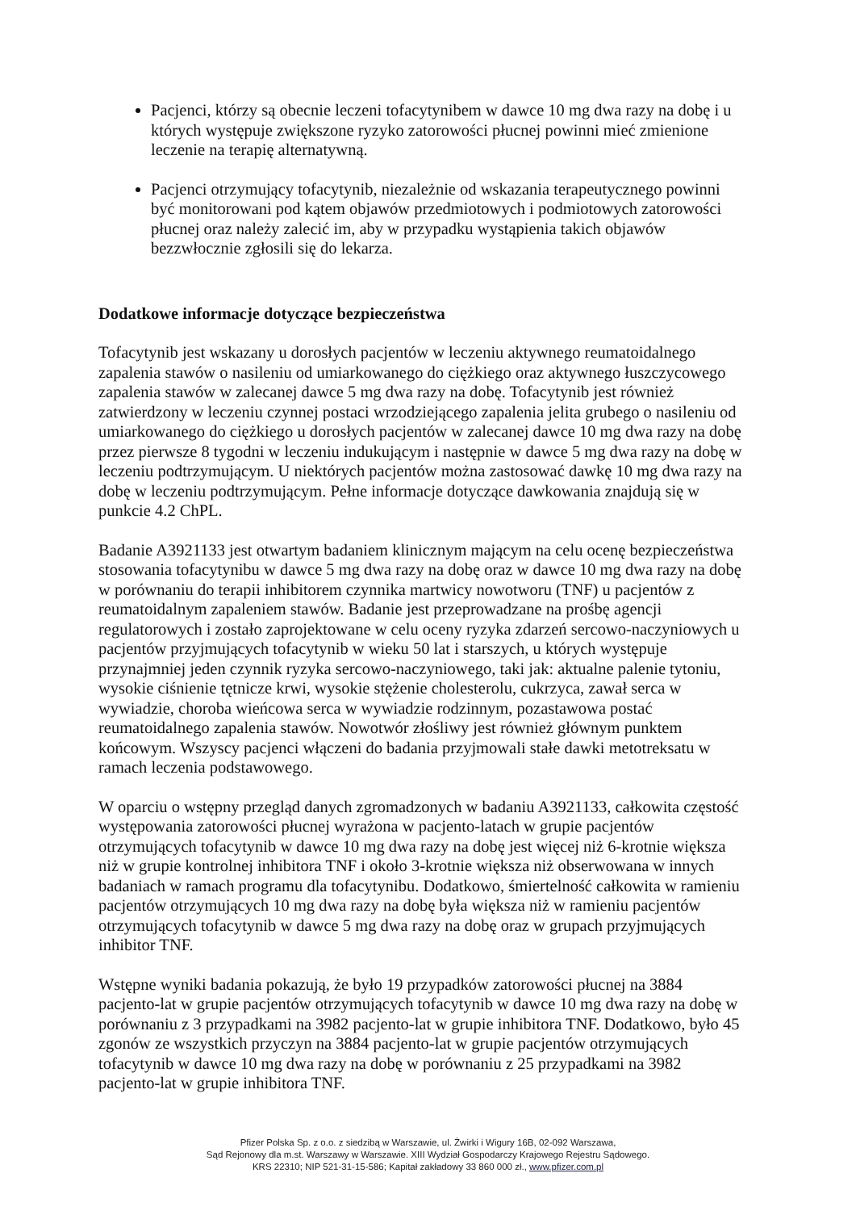Pacjenci, którzy są obecnie leczeni tofacytynibem w dawce 10 mg dwa razy na dobę i u których występuje zwiększone ryzyko zatorowości płucnej powinni mieć zmienione leczenie na terapię alternatywną.
Pacjenci otrzymujący tofacytynib, niezależnie od wskazania terapeutycznego powinni być monitorowani pod kątem objawów przedmiotowych i podmiotowych zatorowości płucnej oraz należy zalecić im, aby w przypadku wystąpienia takich objawów bezzwłocznie zgłosili się do lekarza.
Dodatkowe informacje dotyczące bezpieczeństwa
Tofacytynib jest wskazany u dorosłych pacjentów w leczeniu aktywnego reumatoidalnego zapalenia stawów o nasileniu od umiarkowanego do ciężkiego oraz aktywnego łuszczycowego zapalenia stawów w zalecanej dawce 5 mg dwa razy na dobę. Tofacytynib jest również zatwierdzony w leczeniu czynnej postaci wrzodziejącego zapalenia jelita grubego o nasileniu od umiarkowanego do ciężkiego u dorosłych pacjentów w zalecanej dawce 10 mg dwa razy na dobę przez pierwsze 8 tygodni w leczeniu indukującym i następnie w dawce 5 mg dwa razy na dobę w leczeniu podtrzymującym. U niektórych pacjentów można zastosować dawkę 10 mg dwa razy na dobę w leczeniu podtrzymującym. Pełne informacje dotyczące dawkowania znajdują się w punkcie 4.2 ChPL.
Badanie A3921133 jest otwartym badaniem klinicznym mającym na celu ocenę bezpieczeństwa stosowania tofacytynibu w dawce 5 mg dwa razy na dobę oraz w dawce 10 mg dwa razy na dobę w porównaniu do terapii inhibitorem czynnika martwicy nowotworu (TNF) u pacjentów z reumatoidalnym zapaleniem stawów. Badanie jest przeprowadzane na prośbę agencji regulatorowych i zostało zaprojektowane w celu oceny ryzyka zdarzeń sercowo-naczyniowych u pacjentów przyjmujących tofacytynib w wieku 50 lat i starszych, u których występuje przynajmniej jeden czynnik ryzyka sercowo-naczyniowego, taki jak: aktualne palenie tytoniu, wysokie ciśnienie tętnicze krwi, wysokie stężenie cholesterolu, cukrzyca, zawał serca w wywiadzie, choroba wieńcowa serca w wywiadzie rodzinnym, pozastawowa postać reumatoidalnego zapalenia stawów. Nowotwór złośliwy jest również głównym punktem końcowym. Wszyscy pacjenci włączeni do badania przyjmowali stałe dawki metotreksatu w ramach leczenia podstawowego.
W oparciu o wstępny przegląd danych zgromadzonych w badaniu A3921133, całkowita częstość występowania zatorowości płucnej wyrażona w pacjento-latach w grupie pacjentów otrzymujących tofacytynib w dawce 10 mg dwa razy na dobę jest więcej niż 6-krotnie większa niż w grupie kontrolnej inhibitora TNF i około 3-krotnie większa niż obserwowana w innych badaniach w ramach programu dla tofacytynibu. Dodatkowo, śmiertelność całkowita w ramieniu pacjentów otrzymujących 10 mg dwa razy na dobę była większa niż w ramieniu pacjentów otrzymujących tofacytynib w dawce 5 mg dwa razy na dobę oraz w grupach przyjmujących inhibitor TNF.
Wstępne wyniki badania pokazują, że było 19 przypadków zatorowości płucnej na 3884 pacjento-lat w grupie pacjentów otrzymujących tofacytynib w dawce 10 mg dwa razy na dobę w porównaniu z 3 przypadkami na 3982 pacjento-lat w grupie inhibitora TNF. Dodatkowo, było 45 zgonów ze wszystkich przyczyn na 3884 pacjento-lat w grupie pacjentów otrzymujących tofacytynib w dawce 10 mg dwa razy na dobę w porównaniu z 25 przypadkami na 3982 pacjento-lat w grupie inhibitora TNF.
Pfizer Polska Sp. z o.o. z siedzibą w Warszawie, ul. Żwirki i Wigury 16B, 02-092 Warszawa,
Sąd Rejonowy dla m.st. Warszawy w Warszawie. XIII Wydział Gospodarczy Krajowego Rejestru Sądowego.
KRS 22310; NIP 521-31-15-586; Kapitał zakładowy 33 860 000 zł., www.pfizer.com.pl